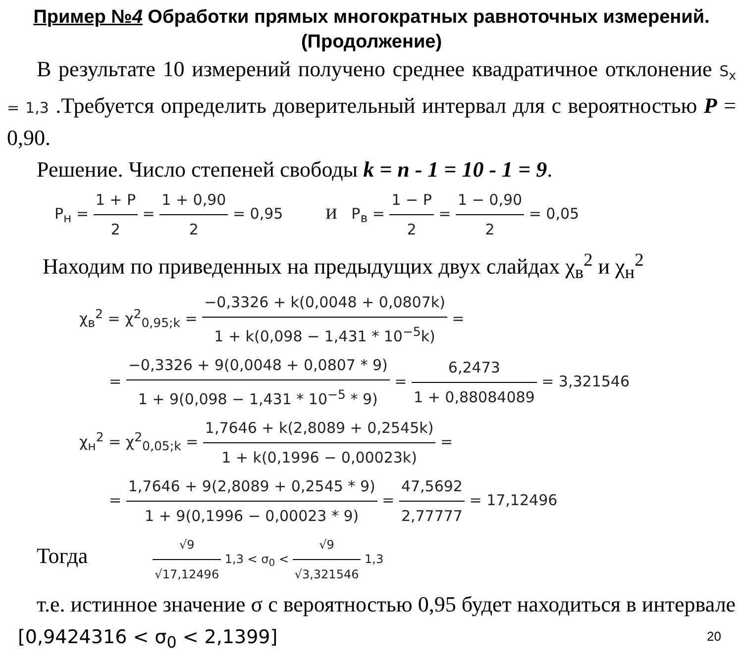Пример №4 Обработки прямых многократных равноточных измерений. (Продолжение)
В результате 10 измерений получено среднее квадратичное отклонение S<sub>x</sub> = 1,3 .Требуется определить доверительный интервал для с вероятностью P = 0,90.
Решение. Число степеней свободы k = n - 1 = 10 - 1 = 9.
P<sub>н</sub> = 1 + P 2 = 1 + 0,90 2 = 0,95 и P<sub>в</sub> = 1 − P 2 = 1 − 0,90 2 = 0,05
Находим по приведенных на предыдущих двух слайдах χ<sub>в</sub><sup>2</sup> и χ<sub>н</sub><sup>2</sup>
χ<sub>в</sub><sup>2</sup> = χ<sup>2</sup><sub>0,95;k</sub> = −0,3326 + k(0,0048 + 0,0807k) 1 + k(0,098 − 1,431 * 10<sup>−5</sup>k) =
= −0,3326 + 9(0,0048 + 0,0807 * 9) 1 + 9(0,098 − 1,431 * 10<sup>−5</sup> * 9) = 6,2473 1 + 0,88084089 = 3,321546
χ<sub>н</sub><sup>2</sup> = χ<sup>2</sup><sub>0,05;k</sub> = 1,7646 + k(2,8089 + 0,2545k) 1 + k(0,1996 − 0,00023k) =
= 1,7646 + 9(2,8089 + 0,2545 * 9) 1 + 9(0,1996 − 0,00023 * 9) = 47,5692 2,77777 = 17,12496
Тогда √9 √17,12496 1,3 < σ<sub>0</sub> < √9 √3,321546 1,3
т.е. истинное значение σ с вероятностью 0,95 будет находиться в интервале [0,9424316 < σ<sub>0</sub> < 2,1399] 20